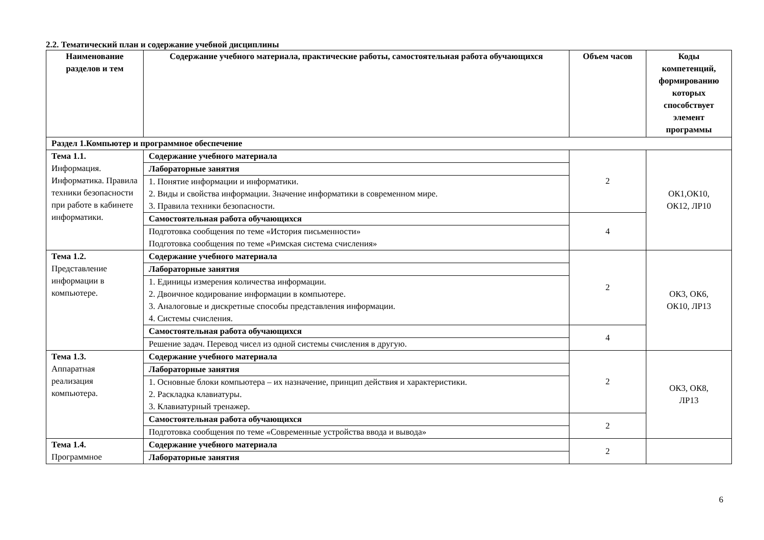2.2. Тематический план и содержание учебной дисциплины
| Наименование разделов и тем | Содержание учебного материала, практические работы, самостоятельная работа обучающихся | Объем часов | Коды компетенций, формированию которых способствует элемент программы |
| --- | --- | --- | --- |
| Раздел 1.Компьютер и программное обеспечение | | | |
| Тема 1.1. Информация. Информатика. Правила техники безопасности при работе в кабинете информатики. | Содержание учебного материала | 2 | ОК1,ОК10, ОК12, ЛР10 |
| | Лабораторные занятия | | |
| | 1. Понятие информации и информатики. 2. Виды и свойства информации. Значение информатики в современном мире. 3. Правила техники безопасности. | | |
| | Самостоятельная работа обучающихся | 4 | |
| | Подготовка сообщения по теме «История письменности» Подготовка сообщения по теме «Римская система счисления» | | |
| Тема 1.2. Представление информации в компьютере. | Содержание учебного материала | 2 | ОК3, ОК6, ОК10, ЛР13 |
| | Лабораторные занятия | | |
| | 1. Единицы измерения количества информации. 2. Двоичное кодирование информации в компьютере. 3. Аналоговые и дискретные способы представления информации. 4. Системы счисления. | | |
| | Самостоятельная работа обучающихся | 4 | |
| | Решение задач. Перевод чисел из одной системы счисления в другую. | | |
| Тема 1.3. Аппаратная реализация компьютера. | Содержание учебного материала | 2 | ОК3, ОК8, ЛР13 |
| | Лабораторные занятия | | |
| | 1. Основные блоки компьютера – их назначение, принцип действия и характеристики. 2. Раскладка клавиатуры. 3. Клавиатурный тренажер. | | |
| | Самостоятельная работа обучающихся | 2 | |
| | Подготовка сообщения по теме «Современные устройства ввода и вывода» | | |
| Тема 1.4. Программное | Содержание учебного материала | 2 | |
| | Лабораторные занятия | | |
6